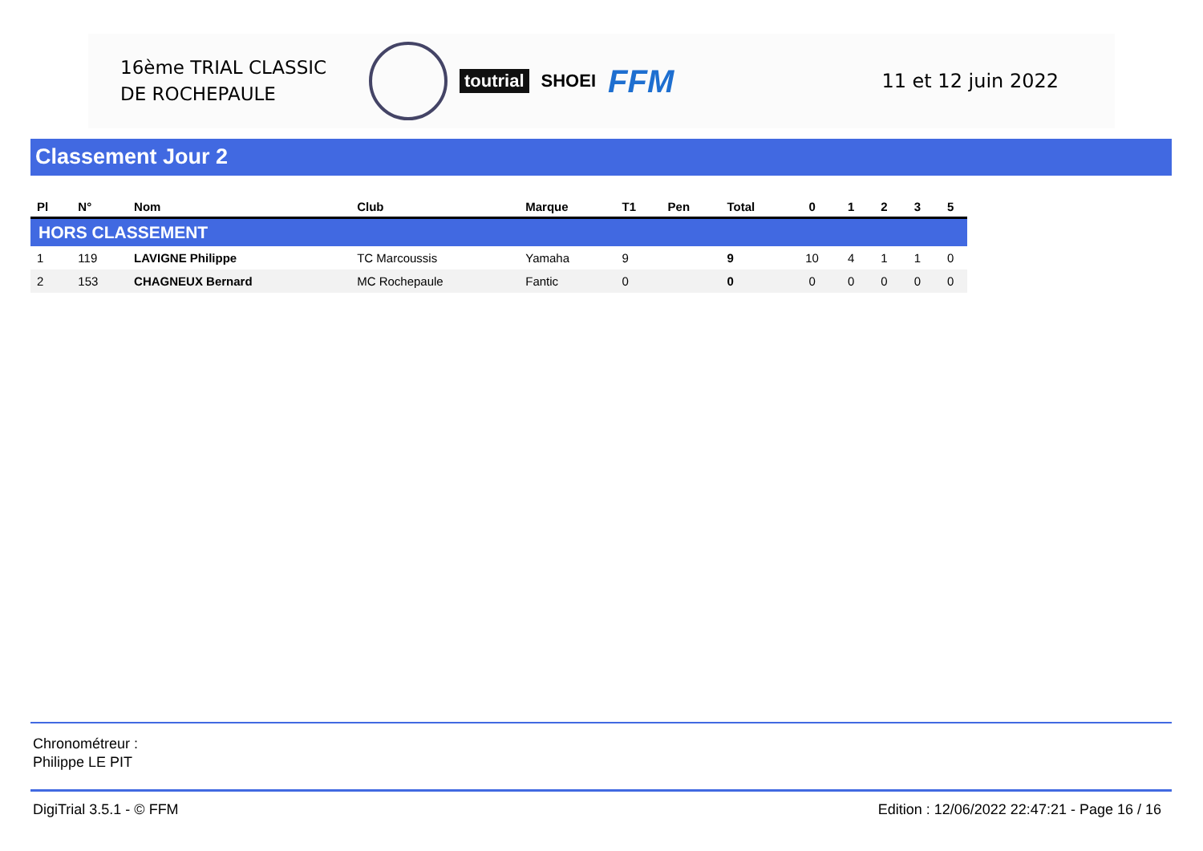16ème TRIAL CLASSIC
DE ROCHEPAULE
toutrial SHOEI
FFM
11 et 12 juin 2022
Classement Jour 2
| Pl | N° | Nom | Club | Marque | T1 | Pen | Total | 0 | 1 | 2 | 3 | 5 |
| --- | --- | --- | --- | --- | --- | --- | --- | --- | --- | --- | --- | --- |
| HORS CLASSEMENT | | | | | | | | | | | | |
| 1 | 119 | LAVIGNE Philippe | TC Marcoussis | Yamaha | 9 | | 9 | 10 | 4 | 1 | 1 | 0 |
| 2 | 153 | CHAGNEUX Bernard | MC Rochepaule | Fantic | 0 | | 0 | 0 | 0 | 0 | 0 | 0 |
Chronométreur :
Philippe LE PIT
DigiTrial 3.5.1 - © FFM Edition : 12/06/2022 22:47:21 - Page 16 / 16